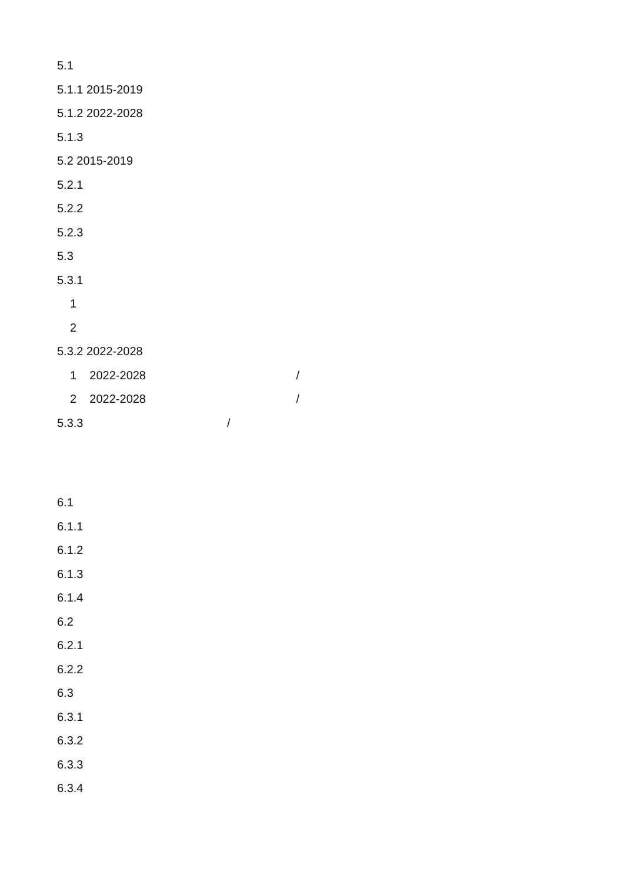5.1
5.1.1 2015-2019
5.1.2 2022-2028
5.1.3
5.2 2015-2019
5.2.1
5.2.2
5.2.3
5.3
5.3.1
1
2
5.3.2 2022-2028
1 2022-2028 /
2 2022-2028 /
5.3.3 /
6.1
6.1.1
6.1.2
6.1.3
6.1.4
6.2
6.2.1
6.2.2
6.3
6.3.1
6.3.2
6.3.3
6.3.4